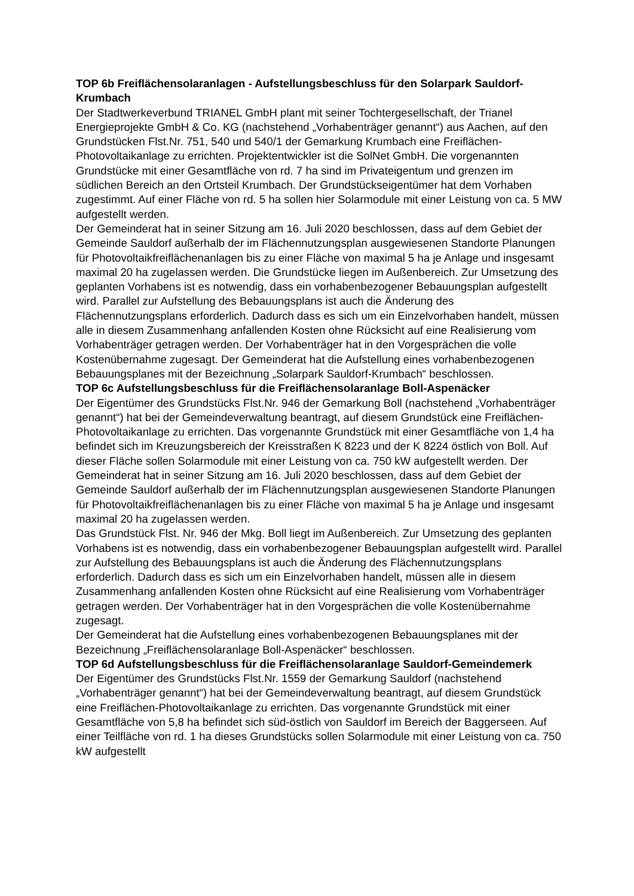TOP 6b Freiflächensolaranlagen - Aufstellungsbeschluss für den Solarpark Sauldorf-Krumbach
Der Stadtwerkeverbund TRIANEL GmbH plant mit seiner Tochtergesellschaft, der Trianel Energieprojekte GmbH & Co. KG (nachstehend „Vorhabenträger genannt“) aus Aachen, auf den Grundstücken Flst.Nr. 751, 540 und 540/1 der Gemarkung Krumbach eine Freiflächen-Photovoltaikanlage zu errichten. Projektentwickler ist die SolNet GmbH. Die vorgenannten Grundstücke mit einer Gesamtfläche von rd. 7 ha sind im Privateigentum und grenzen im südlichen Bereich an den Ortsteil Krumbach. Der Grundstückseigentümer hat dem Vorhaben zugestimmt. Auf einer Fläche von rd. 5 ha sollen hier Solarmodule mit einer Leistung von ca. 5 MW aufgestellt werden.
Der Gemeinderat hat in seiner Sitzung am 16. Juli 2020 beschlossen, dass auf dem Gebiet der Gemeinde Sauldorf außerhalb der im Flächennutzungsplan ausgewiesenen Standorte Planungen für Photovoltaikfreiflächenanlagen bis zu einer Fläche von maximal 5 ha je Anlage und insgesamt maximal 20 ha zugelassen werden. Die Grundstücke liegen im Außenbereich. Zur Umsetzung des geplanten Vorhabens ist es notwendig, dass ein vorhabenbezogener Bebauungsplan aufgestellt wird. Parallel zur Aufstellung des Bebauungsplans ist auch die Änderung des Flächennutzungsplans erforderlich. Dadurch dass es sich um ein Einzelvorhaben handelt, müssen alle in diesem Zusammenhang anfallenden Kosten ohne Rücksicht auf eine Realisierung vom Vorhabenträger getragen werden. Der Vorhabenträger hat in den Vorgesprächen die volle Kostenübernahme zugesagt. Der Gemeinderat hat die Aufstellung eines vorhabenbezogenen Bebauungsplanes mit der Bezeichnung „Solarpark Sauldorf-Krumbach“ beschlossen.
TOP 6c Aufstellungsbeschluss für die Freiflächensolaranlage Boll-Aspenäcker
Der Eigentümer des Grundstücks Flst.Nr. 946 der Gemarkung Boll (nachstehend „Vorhabenträger genannt“) hat bei der Gemeindeverwaltung beantragt, auf diesem Grundstück eine Freiflächen-Photovoltaikanlage zu errichten. Das vorgenannte Grundstück mit einer Gesamtfläche von 1,4 ha befindet sich im Kreuzungsbereich der Kreisstraßen K 8223 und der K 8224 östlich von Boll. Auf dieser Fläche sollen Solarmodule mit einer Leistung von ca. 750 kW aufgestellt werden. Der Gemeinderat hat in seiner Sitzung am 16. Juli 2020 beschlossen, dass auf dem Gebiet der Gemeinde Sauldorf außerhalb der im Flächennutzungsplan ausgewiesenen Standorte Planungen für Photovoltaikfreiflächenanlagen bis zu einer Fläche von maximal 5 ha je Anlage und insgesamt maximal 20 ha zugelassen werden.
Das Grundstück Flst. Nr. 946 der Mkg. Boll liegt im Außenbereich. Zur Umsetzung des geplanten Vorhabens ist es notwendig, dass ein vorhabenbezogener Bebauungsplan aufgestellt wird. Parallel zur Aufstellung des Bebauungsplans ist auch die Änderung des Flächennutzungsplans erforderlich. Dadurch dass es sich um ein Einzelvorhaben handelt, müssen alle in diesem Zusammenhang anfallenden Kosten ohne Rücksicht auf eine Realisierung vom Vorhabenträger getragen werden. Der Vorhabenträger hat in den Vorgesprächen die volle Kostenübernahme zugesagt.
Der Gemeinderat hat die Aufstellung eines vorhabenbezogenen Bebauungsplanes mit der Bezeichnung „Freiflächensolaranlage Boll-Aspenäcker“ beschlossen.
TOP 6d Aufstellungsbeschluss für die Freiflächensolaranlage Sauldorf-Gemeindemerk
Der Eigentümer des Grundstücks Flst.Nr. 1559 der Gemarkung Sauldorf (nachstehend „Vorhabenträger genannt“) hat bei der Gemeindeverwaltung beantragt, auf diesem Grundstück eine Freiflächen-Photovoltaikanlage zu errichten. Das vorgenannte Grundstück mit einer Gesamtfläche von 5,8 ha befindet sich süd-östlich von Sauldorf im Bereich der Baggerseen. Auf einer Teilfläche von rd. 1 ha dieses Grundstücks sollen Solarmodule mit einer Leistung von ca. 750 kW aufgestellt